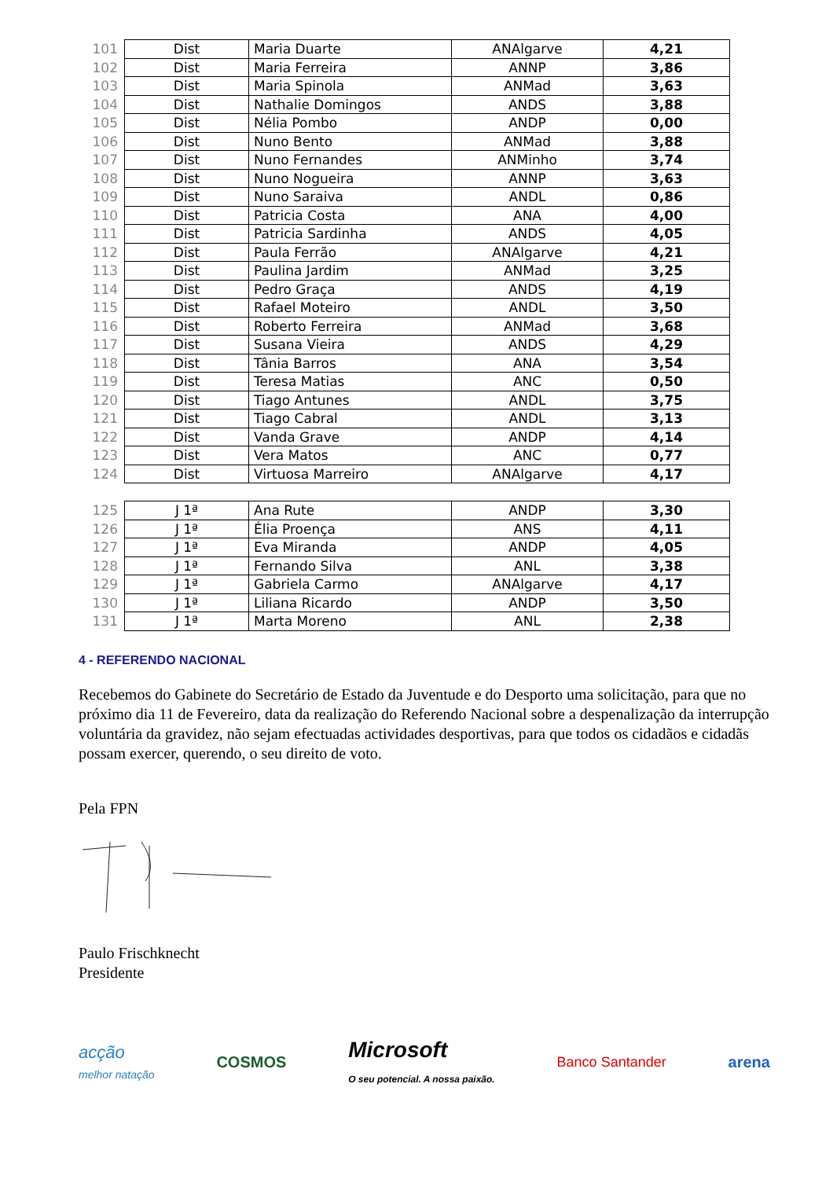| 101 | Dist | Maria Duarte | ANAlgarve | 4,21 |
| 102 | Dist | Maria Ferreira | ANNP | 3,86 |
| 103 | Dist | Maria Spinola | ANMad | 3,63 |
| 104 | Dist | Nathalie Domingos | ANDS | 3,88 |
| 105 | Dist | Nélia Pombo | ANDP | 0,00 |
| 106 | Dist | Nuno Bento | ANMad | 3,88 |
| 107 | Dist | Nuno Fernandes | ANMinho | 3,74 |
| 108 | Dist | Nuno Nogueira | ANNP | 3,63 |
| 109 | Dist | Nuno Saraiva | ANDL | 0,86 |
| 110 | Dist | Patricia Costa | ANA | 4,00 |
| 111 | Dist | Patricia Sardinha | ANDS | 4,05 |
| 112 | Dist | Paula Ferrão | ANAlgarve | 4,21 |
| 113 | Dist | Paulina Jardim | ANMad | 3,25 |
| 114 | Dist | Pedro Graça | ANDS | 4,19 |
| 115 | Dist | Rafael Moteiro | ANDL | 3,50 |
| 116 | Dist | Roberto Ferreira | ANMad | 3,68 |
| 117 | Dist | Susana Vieira | ANDS | 4,29 |
| 118 | Dist | Tânia Barros | ANA | 3,54 |
| 119 | Dist | Teresa Matias | ANC | 0,50 |
| 120 | Dist | Tiago Antunes | ANDL | 3,75 |
| 121 | Dist | Tiago Cabral | ANDL | 3,13 |
| 122 | Dist | Vanda Grave | ANDP | 4,14 |
| 123 | Dist | Vera Matos | ANC | 0,77 |
| 124 | Dist | Virtuosa Marreiro | ANAlgarve | 4,17 |
| 125 | J 1ª | Ana Rute | ANDP | 3,30 |
| 126 | J 1ª | Élia Proença | ANS | 4,11 |
| 127 | J 1ª | Eva Miranda | ANDP | 4,05 |
| 128 | J 1ª | Fernando Silva | ANL | 3,38 |
| 129 | J 1ª | Gabriela Carmo | ANAlgarve | 4,17 |
| 130 | J 1ª | Liliana Ricardo | ANDP | 3,50 |
| 131 | J 1ª | Marta Moreno | ANL | 2,38 |
4 - REFERENDO NACIONAL
Recebemos do Gabinete do Secretário de Estado da Juventude e do Desporto uma solicitação, para que no próximo dia 11 de Fevereiro, data da realização do Referendo Nacional sobre a despenalização da interrupção voluntária da gravidez, não sejam efectuadas actividades desportivas, para que todos os cidadãos e cidadãs possam exercer, querendo, o seu direito de voto.
Pela FPN
Paulo Frischknecht
Presidente
acção
melhor natação
COSMOS
Microsoft
O seu potencial. A nossa paixão.
Banco Santander arena